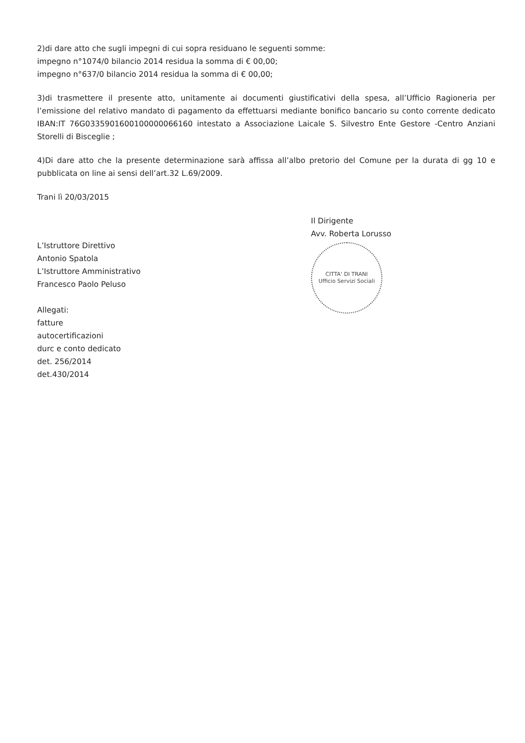2)di dare atto che sugli impegni di cui sopra residuano le seguenti somme:
impegno n°1074/0 bilancio 2014 residua la somma di € 00,00;
impegno n°637/0 bilancio 2014 residua la somma di € 00,00;
3)di trasmettere il presente atto, unitamente ai documenti giustificativi della spesa, all’Ufficio Ragioneria per l’emissione del relativo mandato di pagamento da effettuarsi mediante bonifico bancario su conto corrente dedicato IBAN:IT 76G0335901600100000066160 intestato a Associazione Laicale S. Silvestro Ente Gestore -Centro Anziani Storelli di Bisceglie ;
4)Di dare atto che la presente determinazione sarà affissa all’albo pretorio del Comune per la durata di gg 10 e pubblicata on line ai sensi dell’art.32 L.69/2009.
Trani lì 20/03/2015
L’Istruttore Direttivo
Antonio Spatola
L’Istruttore Amministrativo
Francesco Paolo Peluso
Allegati:
fatture
autocertificazioni
durc e conto dedicato
det. 256/2014
det.430/2014
Il Dirigente
Avv. Roberta Lorusso
CITTA' DI TRANI
Ufficio Servizi Sociali